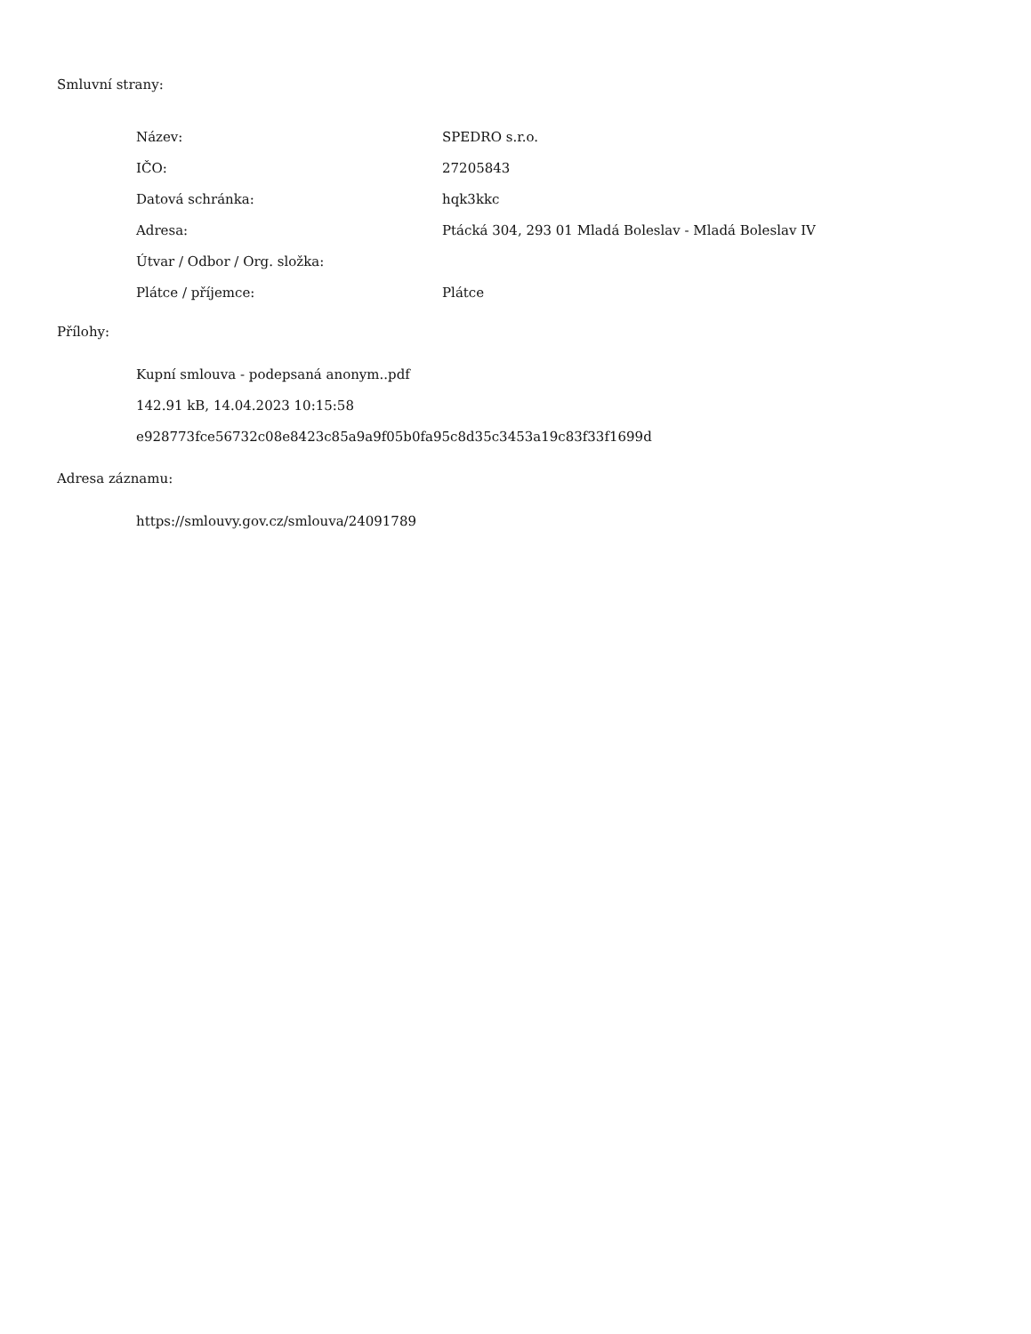Smluvní strany:
| Název: | SPEDRO s.r.o. |
| IČO: | 27205843 |
| Datová schránka: | hqk3kkc |
| Adresa: | Ptácká 304, 293 01 Mladá Boleslav - Mladá Boleslav IV |
| Útvar / Odbor / Org. složka: | |
| Plátce / příjemce: | Plátce |
Přílohy:
Kupní smlouva - podepsaná anonym..pdf
142.91 kB, 14.04.2023 10:15:58
e928773fce56732c08e8423c85a9a9f05b0fa95c8d35c3453a19c83f33f1699d
Adresa záznamu:
https://smlouvy.gov.cz/smlouva/24091789